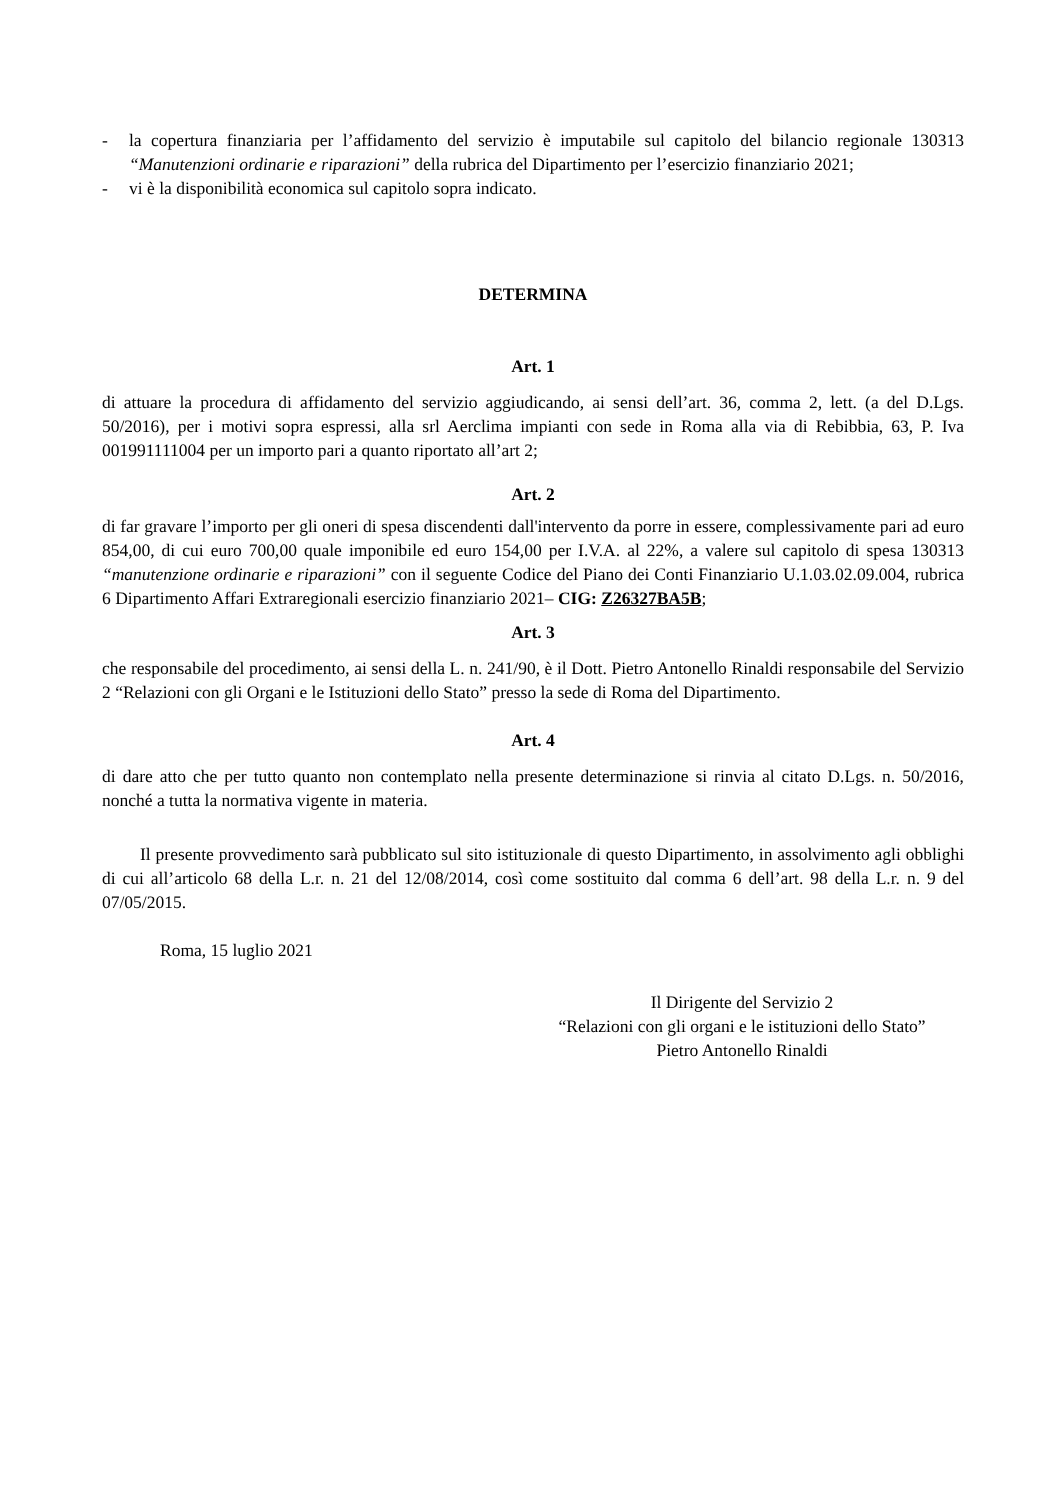- la copertura finanziaria per l’affidamento del servizio è imputabile sul capitolo del bilancio regionale 130313 “Manutenzioni ordinarie e riparazioni” della rubrica del Dipartimento per l’esercizio finanziario 2021;
- vi è la disponibilità economica sul capitolo sopra indicato.
DETERMINA
Art. 1
di attuare la procedura di affidamento del servizio aggiudicando, ai sensi dell’art. 36, comma 2, lett. (a del D.Lgs. 50/2016), per i motivi sopra espressi, alla srl Aerclima impianti con sede in Roma alla via di Rebibbia, 63, P. Iva 001991111004 per un importo pari a quanto riportato all’art 2;
Art. 2
di far gravare l’importo per gli oneri di spesa discendenti dall'intervento da porre in essere, complessivamente pari ad euro 854,00, di cui euro 700,00 quale imponibile ed euro 154,00 per I.V.A. al 22%, a valere sul capitolo di spesa 130313 “manutenzione ordinarie e riparazioni” con il seguente Codice del Piano dei Conti Finanziario U.1.03.02.09.004, rubrica 6 Dipartimento Affari Extraregionali esercizio finanziario 2021– CIG: Z26327BA5B;
Art. 3
che responsabile del procedimento, ai sensi della L. n. 241/90, è il Dott. Pietro Antonello Rinaldi responsabile del Servizio 2 “Relazioni con gli Organi e le Istituzioni dello Stato” presso la sede di Roma del Dipartimento.
Art. 4
di dare atto che per tutto quanto non contemplato nella presente determinazione si rinvia al citato D.Lgs. n. 50/2016, nonché a tutta la normativa vigente in materia.
Il presente provvedimento sarà pubblicato sul sito istituzionale di questo Dipartimento, in assolvimento agli obblighi di cui all’articolo 68 della L.r. n. 21 del 12/08/2014, così come sostituito dal comma 6 dell’art. 98 della L.r. n. 9 del 07/05/2015.
Roma, 15 luglio 2021
Il Dirigente del Servizio 2
“Relazioni con gli organi e le istituzioni dello Stato”
Pietro Antonello Rinaldi